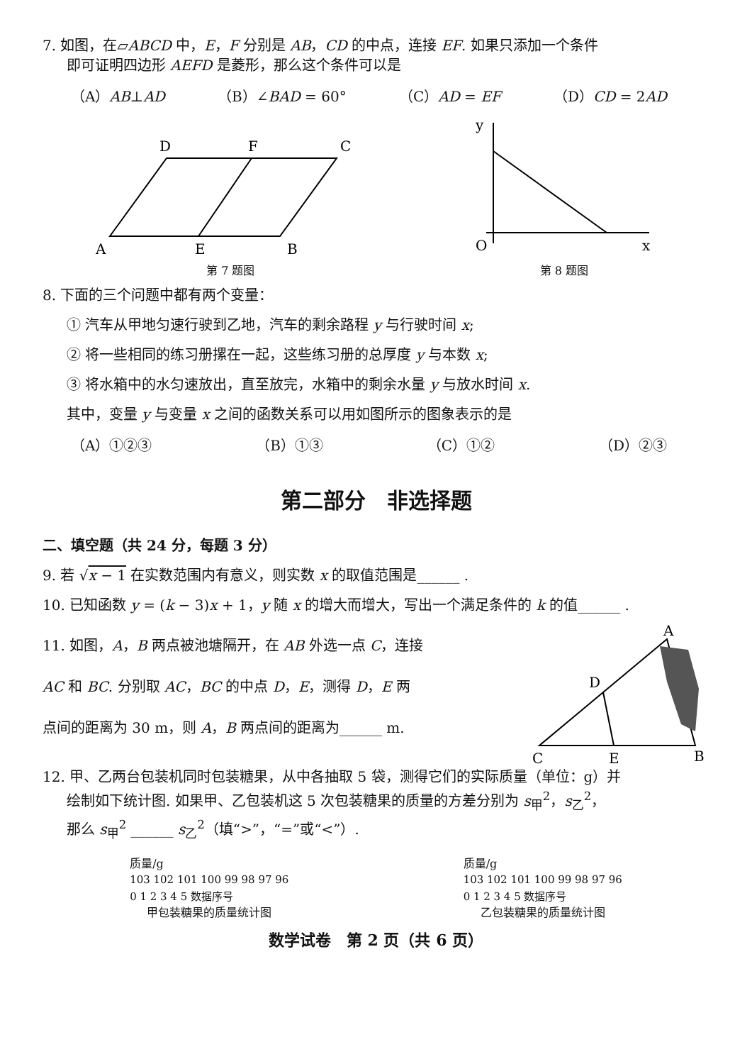7. 如图，在▱ABCD 中，E，F 分别是 AB，CD 的中点，连接 EF. 如果只添加一个条件
即可证明四边形 AEFD 是菱形，那么这个条件可以是
（A）AB⊥AD （B）∠BAD = 60° （C）AD = EF （D）CD = 2AD
A
E
B
D
F
C
第 7 题图
y
O
x
第 8 题图
8. 下面的三个问题中都有两个变量：
① 汽车从甲地匀速行驶到乙地，汽车的剩余路程 y 与行驶时间 x;
② 将一些相同的练习册摞在一起，这些练习册的总厚度 y 与本数 x;
③ 将水箱中的水匀速放出，直至放完，水箱中的剩余水量 y 与放水时间 x.
其中，变量 y 与变量 x 之间的函数关系可以用如图所示的图象表示的是
（A）①②③ （B）①③ （C）①② （D）②③
第二部分　非选择题
二、填空题（共 24 分，每题 3 分）
9. 若 √x − 1 在实数范围内有意义，则实数 x 的取值范围是______ .
10. 已知函数 y = (k − 3)x + 1，y 随 x 的增大而增大，写出一个满足条件的 k 的值______ .
11. 如图，A，B 两点被池塘隔开，在 AB 外选一点 C，连接
AC 和 BC. 分别取 AC，BC 的中点 D，E，测得 D，E 两
点间的距离为 30 m，则 A，B 两点间的距离为______ m.
A
D
C
E
B
12. 甲、乙两台包装机同时包装糖果，从中各抽取 5 袋，测得它们的实际质量（单位：g）并
绘制如下统计图. 如果甲、乙包装机这 5 次包装糖果的质量的方差分别为 s<sub>甲</sub><sup>2</sup>，s<sub>乙</sub><sup>2</sup>，
那么 s<sub>甲</sub><sup>2</sup> ______ s<sub>乙</sub><sup>2</sup>（填“>”，“=”或“<”）.
质量/g
103 102 101 100 99 98 97 96
0 1 2 3 4 5 数据序号
甲包装糖果的质量统计图
质量/g
103 102 101 100 99 98 97 96
0 1 2 3 4 5 数据序号
乙包装糖果的质量统计图
数学试卷　第 2 页（共 6 页）